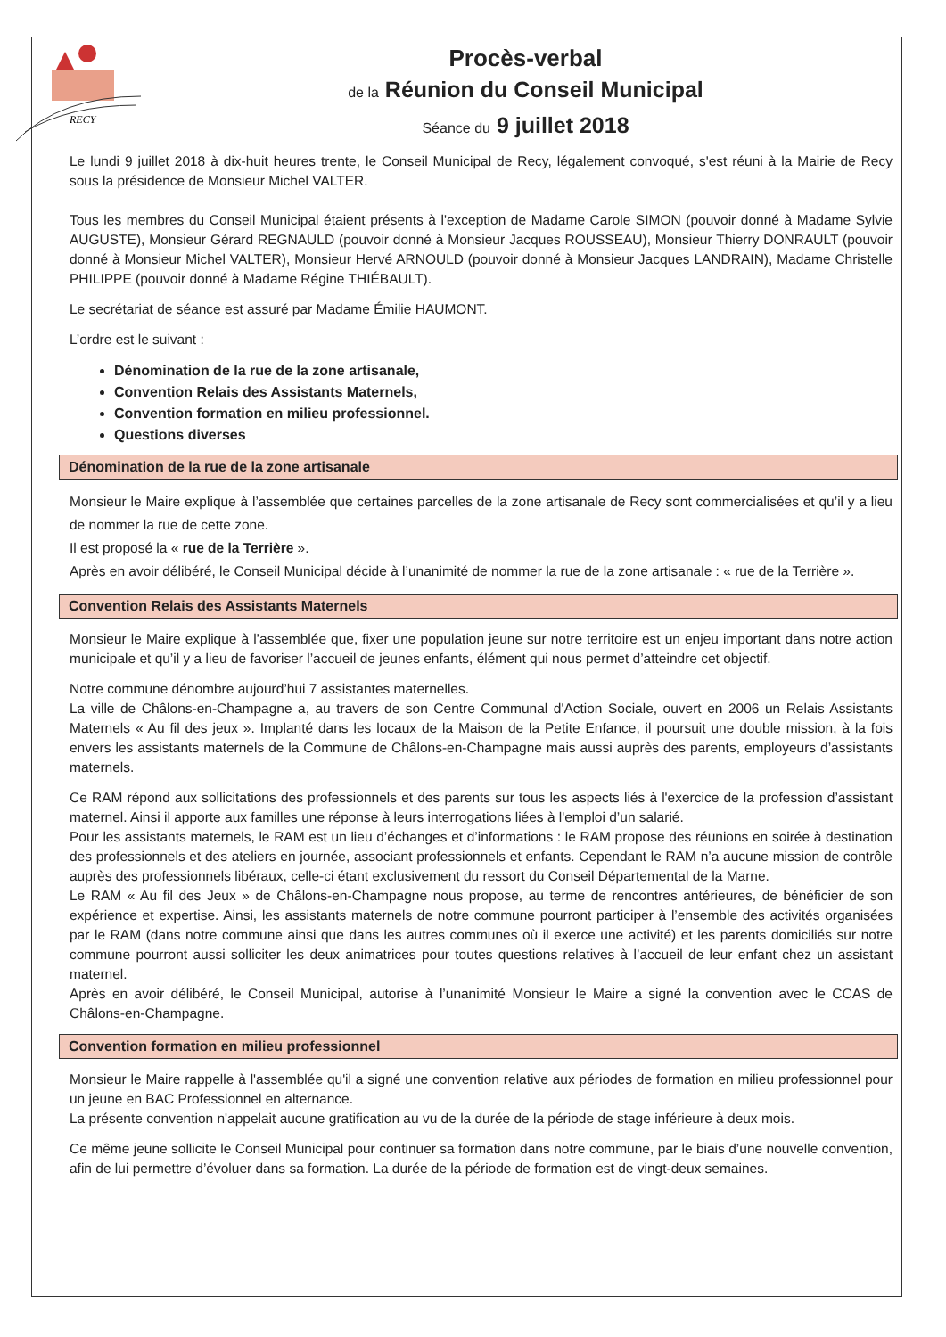RECY
Procès-verbal
de la Réunion du Conseil Municipal
Séance du 9 juillet 2018
Le lundi 9 juillet 2018 à dix-huit heures trente, le Conseil Municipal de Recy, légalement convoqué, s'est réuni à la Mairie de Recy sous la présidence de Monsieur Michel VALTER.
Tous les membres du Conseil Municipal étaient présents à l'exception de Madame Carole SIMON (pouvoir donné à Madame Sylvie AUGUSTE), Monsieur Gérard REGNAULD (pouvoir donné à Monsieur Jacques ROUSSEAU), Monsieur Thierry DONRAULT (pouvoir donné à Monsieur Michel VALTER), Monsieur Hervé ARNOULD (pouvoir donné à Monsieur Jacques LANDRAIN), Madame Christelle PHILIPPE (pouvoir donné à Madame Régine THIÉBAULT).
Le secrétariat de séance est assuré par Madame Émilie HAUMONT.
L’ordre est le suivant :
Dénomination de la rue de la zone artisanale,
Convention Relais des Assistants Maternels,
Convention formation en milieu professionnel.
Questions diverses
Dénomination de la rue de la zone artisanale
Monsieur le Maire explique à l’assemblée que certaines parcelles de la zone artisanale de Recy sont commercialisées et qu’il y a lieu de nommer la rue de cette zone.
Il est proposé la « rue de la Terrière ».
Après en avoir délibéré, le Conseil Municipal décide à l’unanimité de nommer la rue de la zone artisanale : « rue de la Terrière ».
Convention Relais des Assistants Maternels
Monsieur le Maire explique à l’assemblée que, fixer une population jeune sur notre territoire est un enjeu important dans notre action municipale et qu’il y a lieu de favoriser l’accueil de jeunes enfants, élément qui nous permet d’atteindre cet objectif.
Notre commune dénombre aujourd’hui 7 assistantes maternelles.
La ville de Châlons-en-Champagne a, au travers de son Centre Communal d'Action Sociale, ouvert en 2006 un Relais Assistants Maternels « Au fil des jeux ». Implanté dans les locaux de la Maison de la Petite Enfance, il poursuit une double mission, à la fois envers les assistants maternels de la Commune de Châlons-en-Champagne mais aussi auprès des parents, employeurs d’assistants maternels.
Ce RAM répond aux sollicitations des professionnels et des parents sur tous les aspects liés à l'exercice de la profession d’assistant maternel. Ainsi il apporte aux familles une réponse à leurs interrogations liées à l'emploi d’un salarié.
Pour les assistants maternels, le RAM est un lieu d’échanges et d’informations : le RAM propose des réunions en soirée à destination des professionnels et des ateliers en journée, associant professionnels et enfants. Cependant le RAM n’a aucune mission de contrôle auprès des professionnels libéraux, celle-ci étant exclusivement du ressort du Conseil Départemental de la Marne.
Le RAM « Au fil des Jeux » de Châlons-en-Champagne nous propose, au terme de rencontres antérieures, de bénéficier de son expérience et expertise. Ainsi, les assistants maternels de notre commune pourront participer à l’ensemble des activités organisées par le RAM (dans notre commune ainsi que dans les autres communes où il exerce une activité) et les parents domiciliés sur notre commune pourront aussi solliciter les deux animatrices pour toutes questions relatives à l’accueil de leur enfant chez un assistant maternel.
Après en avoir délibéré, le Conseil Municipal, autorise à l’unanimité Monsieur le Maire a signé la convention avec le CCAS de Châlons-en-Champagne.
Convention formation en milieu professionnel
Monsieur le Maire rappelle à l'assemblée qu'il a signé une convention relative aux périodes de formation en milieu professionnel pour un jeune en BAC Professionnel en alternance.
La présente convention n'appelait aucune gratification au vu de la durée de la période de stage inférieure à deux mois.
Ce même jeune sollicite le Conseil Municipal pour continuer sa formation dans notre commune, par le biais d’une nouvelle convention, afin de lui permettre d’évoluer dans sa formation. La durée de la période de formation est de vingt-deux semaines.